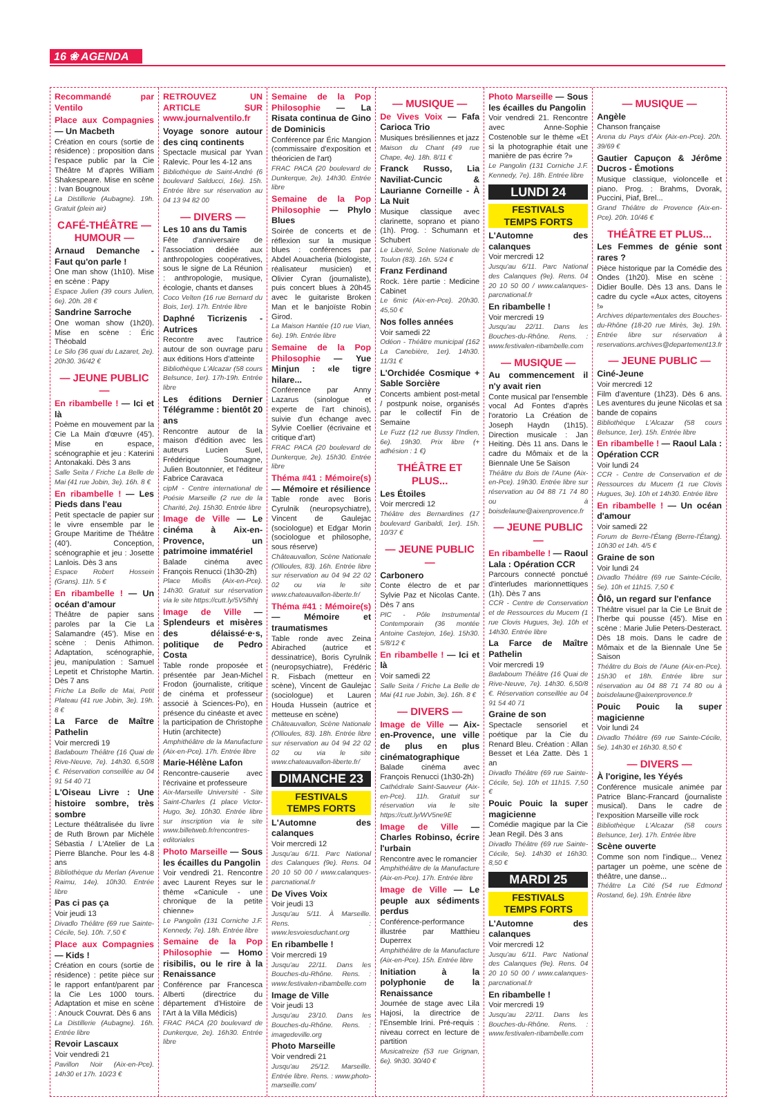16 ❀ AGENDA
Recommandé par Ventilo
Place aux Compagnies — Un Macbeth
Création en cours (sortie de résidence) : proposition dans l'espace public par la Cie Théâtre M d'après William Shakespeare. Mise en scène : Ivan Bougnoux
La Distillerie (Aubagne). 19h. Gratuit (plein air)
CAFÉ-THÉÂTRE — HUMOUR —
Arnaud Demanche - Faut qu'on parle !
One man show (1h10). Mise en scène : Papy
Espace Julien (39 cours Julien, 6e). 20h. 28 €
Sandrine Sarroche
One woman show (1h20). Mise en scène : Éric Théobald
Le Silo (36 quai du Lazaret, 2e). 20h30. 36/42 €
— JEUNE PUBLIC —
En ribambelle ! — Ici et là
Poème en mouvement par la Cie La Main d'œuvre (45'). Mise en espace, scénographie et jeu : Katerini Antonakaki. Dès 3 ans
Salle Seita / Friche La Belle de Mai (41 rue Jobin, 3e). 16h. 8 €
En ribambelle ! — Les Pieds dans l'eau
Petit spectacle de papier sur le vivre ensemble par le Groupe Maritime de Théâtre (40'). Conception, scénographie et jeu : Josette Lanlois. Dès 3 ans
Espace Robert Hossein (Grans). 11h. 5 €
En ribambelle ! — Un océan d'amour
Théâtre de papier sans paroles par la Cie La Salamandre (45'). Mise en scène : Denis Athimon. Adaptation, scénographie, jeu, manipulation : Samuel Lepetit et Christophe Martin. Dès 7 ans
Friche La Belle de Mai, Petit Plateau (41 rue Jobin, 3e). 19h. 8 €
La Farce de Maître Pathelin
Voir mercredi 19
Badaboum Théâtre (16 Quai de Rive-Neuve, 7e). 14h30. 6,50/8 €. Réservation conseillée au 04 91 54 40 71
L'Oiseau Livre : Une histoire sombre, très sombre
Lecture théâtralisée du livre de Ruth Brown par Michèle Sébastia / L'Atelier de La Pierre Blanche. Pour les 4-8 ans
Bibliothèque du Merlan (Avenue Raimu, 14e). 10h30. Entrée libre
Pas ci pas ça
Voir jeudi 13
Divadlo Théâtre (69 rue Sainte-Cécile, 5e). 10h. 7,50 €
Place aux Compagnies — Kids !
Création en cours (sortie de résidence) : petite pièce sur le rapport enfant/parent par la Cie Les 1000 tours. Adaptation et mise en scène : Anouck Couvrat. Dès 6 ans
La Distillerie (Aubagne). 16h. Entrée libre
Revoir Lascaux
Voir vendredi 21
Pavillon Noir (Aix-en-Pce). 14h30 et 17h. 10/23 €
RETROUVEZ UN ARTICLE SUR www.journalventilo.fr
Voyage sonore autour des cinq continents
Spectacle musical par Yvan Ralevic. Pour les 4-12 ans
Bibliothèque de Saint-André (6 boulevard Salducci, 16e). 15h. Entrée libre sur réservation au 04 13 94 82 00
— DIVERS —
Les 10 ans du Tamis
Fête d'anniversaire de l'association dédiée aux anthropologies coopératives, sous le signe de La Réunion : anthropologie, musique, écologie, chants et danses
Coco Velten (16 rue Bernard du Bois, 1er). 17h. Entrée libre
Daphné Ticrizenis - Autrices
Recontre avec l'autrice autour de son ouvrage paru aux éditions Hors d'atteinte
Bibliothèque L'Alcazar (58 cours Belsunce, 1er). 17h-19h. Entrée libre
Les éditions Dernier Télégramme : bientôt 20 ans
Rencontre autour de la maison d'édition avec les auteurs Lucien Suel, Frédérique Soumagne, Julien Boutonnier, et l'éditeur Fabrice Caravaca
cipM - Centre international de Poésie Marseille (2 rue de la Charité, 2e). 15h30. Entrée libre
Image de Ville — Le cinéma à Aix-en-Provence, un patrimoine immatériel
Balade cinéma avec François Renucci (1h30-2h)
Place Miollis (Aix-en-Pce). 14h30. Gratuit sur réservation via le site https://cutt.ly/5V5fhhj
Image de Ville — Splendeurs et misères des délaissé·e·s, politique de Pedro Costa
Table ronde proposée et présentée par Jean-Michel Frodon (journaliste, critique de cinéma et professeur associé à Sciences-Po), en présence du cinéaste et avec la participation de Christophe Hutin (architecte)
Amphithéâtre de la Manufacture (Aix-en-Pce). 17h. Entrée libre
Marie-Hélène Lafon
Rencontre-causerie avec l'écrivaine et professeure
Aix-Marseille Université - Site Saint-Charles (1 place Victor-Hugo, 3e). 10h30. Entrée libre sur inscription via le site www.billetweb.fr/rencontres-editoriales
Photo Marseille — Sous les écailles du Pangolin
Voir vendredi 21. Rencontre avec Laurent Reyes sur le thème «Canicule - une chronique de la petite chienne»
Le Pangolin (131 Corniche J.F. Kennedy, 7e). 18h. Entrée libre
Semaine de la Pop Philosophie — Homo risibilis, ou le rire à la Renaissance
Conférence par Francesca Alberti (directrice du département d'Histoire de l'Art à la Villa Médicis)
FRAC PACA (20 boulevard de Dunkerque, 2e). 16h30. Entrée libre
Semaine de la Pop Philosophie — La Risata continua de Gino de Dominicis
Conférence par Éric Mangion (commissaire d'exposition et théoricien de l'art)
FRAC PACA (20 boulevard de Dunkerque, 2e). 14h30. Entrée libre
Semaine de la Pop Philosophie — Phylo Blues
Soirée de concerts et de réflexion sur la musique blues : conférences par Abdel Aouacheria (biologiste, réalisateur musicien) et Olivier Cyran (journaliste), puis concert blues à 20h45 avec le guitariste Broken Man et le banjoïste Robin Girod.
La Maison Hantée (10 rue Vian, 6e). 19h. Entrée libre
Semaine de la Pop Philosophie — Yue Minjun : «le tigre hilare...
Conférence par Anny Lazarus (sinologue et experte de l'art chinois), suivie d'un échange avec Sylvie Coellier (écrivaine et critique d'art)
FRAC PACA (20 boulevard de Dunkerque, 2e). 15h30. Entrée libre
Théma #41 : Mémoire(s) — Mémoire et résilience
Table ronde avec Boris Cyrulnik (neuropsychiatre), Vincent de Gaulejac (sociologue) et Edgar Morin (sociologue et philosophe, sous réserve)
Châteauvallon, Scène Nationale (Ollioules, 83). 16h. Entrée libre sur réservation au 04 94 22 02 02 ou via le site www.chateauvallon-liberte.fr/
Théma #41 : Mémoire(s) — Mémoire et traumatismes
Table ronde avec Zeina Abirached (autrice et dessinatrice), Boris Cyrulnik (neuropsychiatre), Frédéric R. Fisbach (metteur en scène), Vincent de Gaulejac (sociologue) et Lauren Houda Hussein (autrice et metteuse en scène)
Châteauvallon, Scène Nationale (Ollioules, 83). 18h. Entrée libre sur réservation au 04 94 22 02 02 ou via le site www.chateauvallon-liberte.fr/
DIMANCHE 23
FESTIVALS
TEMPS FORTS
L'Automne des calanques
Voir mercredi 12
Jusqu'au 6/11. Parc National des Calanques (9e). Rens. 04 20 10 50 00 / www.calanques-parcnational.fr
De Vives Voix
Voir jeudi 13
Jusqu'au 5/11. À Marseille. Rens. : www.lesvoiesduchant.org
En ribambelle !
Voir mercredi 19
Jusqu'au 22/11. Dans les Bouches-du-Rhône. Rens. : www.festivalen-ribambelle.com
Image de Ville
Voir jeudi 13
Jusqu'au 23/10. Dans les Bouches-du-Rhône. Rens. : imagedeville.org
Photo Marseille
Voir vendredi 21
Jusqu'au 25/12. Marseille. Entrée libre. Rens. : www.photo-marseille.com/
— MUSIQUE —
De Vives Voix — Fafa Carioca Trio
Musiques brésiliennes et jazz
Maison du Chant (49 rue Chape, 4e). 18h. 8/11 €
Franck Russo, Lia Naviliat-Cuncic & Laurianne Corneille - À La Nuit
Musique classique avec clarinette, soprano et piano (1h). Prog. : Schumann et Schubert
Le Liberté, Scène Nationale de Toulon (83). 16h. 5/24 €
Franz Ferdinand
Rock. 1ère partie : Medicine Cabinet
Le 6mic (Aix-en-Pce). 20h30. 45,50 €
Nos folles années
Voir samedi 22
Odéon - Théâtre municipal (162 La Canebière, 1er). 14h30. 11/31 €
L'Orchidée Cosmique + Sable Sorcière
Concerts ambient post-metal / postpunk noise, organisés par le collectif Fin de Semaine
Le Fuzz (12 rue Bussy l'Indien, 6e). 19h30. Prix libre (+ adhésion : 1 €)
THÉÂTRE ET PLUS...
Les Étoiles
Voir mercredi 12
Théâtre des Bernardines (17 boulevard Garibaldi, 1er). 15h. 10/37 €
— JEUNE PUBLIC —
Carbonero
Conte électro de et par Sylvie Paz et Nicolas Cante. Dès 7 ans
PIC - Pôle Instrumental Contemporain (36 montée Antoine Castejon, 16e). 15h30. 5/8/12 €
En ribambelle ! — Ici et là
Voir samedi 22
Salle Seita / Friche La Belle de Mai (41 rue Jobin, 3e). 16h. 8 €
— DIVERS —
Image de Ville — Aix-en-Provence, une ville de plus en plus cinématographique
Balade cinéma avec François Renucci (1h30-2h)
Cathédrale Saint-Sauveur (Aix-en-Pce). 11h. Gratuit sur réservation via le site https://cutt.ly/WV5ne9E
Image de Ville — Charles Robinso, écrire l'urbain
Rencontre avec le romancier
Amphithéâtre de la Manufacture (Aix-en-Pce). 17h. Entrée libre
Image de Ville — Le peuple aux sédiments perdus
Conférence-performance illustrée par Matthieu Duperrex
Amphithéâtre de la Manufacture (Aix-en-Pce). 15h. Entrée libre
Initiation à la polyphonie de la Renaissance
Journée de stage avec Lila Hajosi, la directrice de l'Ensemble Irini. Pré-requis : niveau correct en lecture de partition
Musicatreize (53 rue Grignan, 6e). 9h30. 30/40 €
Photo Marseille — Sous les écailles du Pangolin
Voir vendredi 21. Rencontre avec Anne-Sophie Costenoble sur le thème «Et si la photographie était une manière de pas écrire ?»
Le Pangolin (131 Corniche J.F. Kennedy, 7e). 18h. Entrée libre
LUNDI 24
FESTIVALS
TEMPS FORTS
L'Automne des calanques
Voir mercredi 12
Jusqu'au 6/11. Parc National des Calanques (9e). Rens. 04 20 10 50 00 / www.calanques-parcnational.fr
En ribambelle !
Voir mercredi 19
Jusqu'au 22/11. Dans les Bouches-du-Rhône. Rens. : www.festivalen-ribambelle.com
— MUSIQUE —
Au commencement il n'y avait rien
Conte musical par l'ensemble vocal Ad Fontes d'après l'oratorio La Création de Joseph Haydn (1h15). Direction musicale : Jan Heiting. Dès 11 ans. Dans le cadre du Mômaix et de la Biennale Une 5e Saison
Théâtre du Bois de l'Aune (Aix-en-Pce). 19h30. Entrée libre sur réservation au 04 88 71 74 80 ou à boisdelaune@aixenprovence.fr
— JEUNE PUBLIC —
En ribambelle ! — Raoul Lala : Opération CCR
Parcours connecté ponctué d'interludes marionnettiques (1h). Dès 7 ans
CCR - Centre de Conservation et de Ressources du Mucem (1 rue Clovis Hugues, 3e). 10h et 14h30. Entrée libre
La Farce de Maître Pathelin
Voir mercredi 19
Badaboum Théâtre (16 Quai de Rive-Neuve, 7e). 14h30. 6,50/8 €. Réservation conseillée au 04 91 54 40 71
Graine de son
Spectacle sensoriel et poétique par la Cie du Renard Bleu. Création : Allan Besset et Léa Zatte. Dès 1 an
Divadlo Théâtre (69 rue Sainte-Cécile, 5e). 10h et 11h15. 7,50 €
Pouic Pouic la super magicienne
Comédie magique par la Cie Jean Regil. Dès 3 ans
Divadlo Théâtre (69 rue Sainte-Cécile, 5e). 14h30 et 16h30. 8,50 €
MARDI 25
FESTIVALS
TEMPS FORTS
L'Automne des calanques
Voir mercredi 12
Jusqu'au 6/11. Parc National des Calanques (9e). Rens. 04 20 10 50 00 / www.calanques-parcnational.fr
En ribambelle !
Voir mercredi 19
Jusqu'au 22/11. Dans les Bouches-du-Rhône. Rens. : www.festivalen-ribambelle.com
— MUSIQUE —
Angèle
Chanson française
Arena du Pays d'Aix (Aix-en-Pce). 20h. 39/69 €
Gautier Capuçon & Jérôme Ducros - Émotions
Musique classique, violoncelle et piano. Prog. : Brahms, Dvorak, Puccini, Piaf, Brel...
Grand Théâtre de Provence (Aix-en-Pce). 20h. 10/46 €
THÉÂTRE ET PLUS...
Les Femmes de génie sont rares ?
Pièce historique par la Comédie des Ondes (1h20). Mise en scène : Didier Boulle. Dès 13 ans. Dans le cadre du cycle «Aux actes, citoyens !»
Archives départementales des Bouches-du-Rhône (18-20 rue Mirès, 3e). 19h. Entrée libre sur réservation à reservations.archives@departement13.fr
— JEUNE PUBLIC —
Ciné-Jeune
Voir mercredi 12
Film d'aventure (1h23). Dès 6 ans. Les aventures du jeune Nicolas et sa bande de copains
Bibliothèque L'Alcazar (58 cours Belsunce, 1er). 15h. Entrée libre
En ribambelle ! — Raoul Lala : Opération CCR
Voir lundi 24
CCR - Centre de Conservation et de Ressources du Mucem (1 rue Clovis Hugues, 3e). 10h et 14h30. Entrée libre
En ribambelle ! — Un océan d'amour
Voir samedi 22
Forum de Berre-l'Étang (Berre-l'Étang). 10h30 et 14h. 4/5 €
Graine de son
Voir lundi 24
Divadlo Théâtre (69 rue Sainte-Cécile, 5e). 10h et 11h15. 7,50 €
Ôlô, un regard sur l'enfance
Théâtre visuel par la Cie Le Bruit de l'herbe qui pousse (45'). Mise en scène : Marie Julie Peters-Desteract. Dès 18 mois. Dans le cadre de Mômaix et de la Biennale Une 5e Saison
Théâtre du Bois de l'Aune (Aix-en-Pce). 15h30 et 18h. Entrée libre sur réservation au 04 88 71 74 80 ou à boisdelaune@aixenprovence.fr
Pouic Pouic la super magicienne
Voir lundi 24
Divadlo Théâtre (69 rue Sainte-Cécile, 5e). 14h30 et 16h30. 8,50 €
— DIVERS —
À l'origine, les Yéyés
Conférence musicale animée par Patrice Blanc-Francard (journaliste musical). Dans le cadre de l'exposition Marseille ville rock
Bibliothèque L'Alcazar (58 cours Belsunce, 1er). 17h. Entrée libre
Scène ouverte
Comme son nom l'indique... Venez partager un poème, une scène de théâtre, une danse...
Théâtre La Cité (54 rue Edmond Rostand, 6e). 19h. Entrée libre